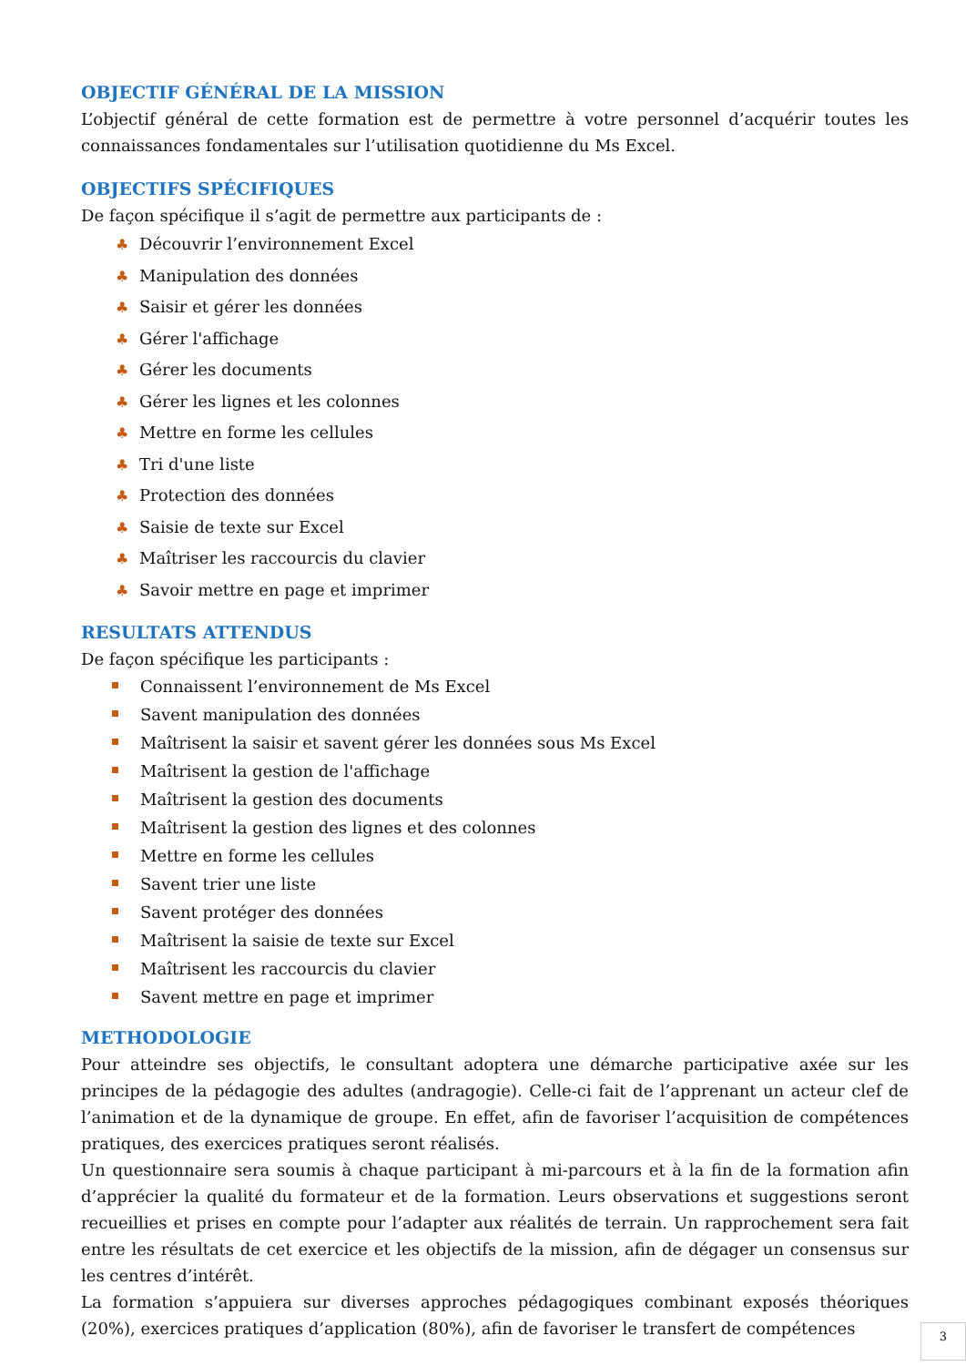OBJECTIF GÉNÉRAL DE LA MISSION
L’objectif général de cette formation est de permettre à votre personnel d’acquérir toutes les connaissances fondamentales sur l’utilisation quotidienne du Ms Excel.
OBJECTIFS SPÉCIFIQUES
De façon spécifique il s’agit de permettre aux participants de :
♣ Découvrir l’environnement Excel
♣ Manipulation des données
♣ Saisir et gérer les données
♣ Gérer l'affichage
♣ Gérer les documents
♣ Gérer les lignes et les colonnes
♣ Mettre en forme les cellules
♣ Tri d'une liste
♣ Protection des données
♣ Saisie de texte sur Excel
♣ Maîtriser les raccourcis du clavier
♣ Savoir mettre en page et imprimer
RESULTATS ATTENDUS
De façon spécifique les participants :
Connaissent l’environnement de Ms Excel
Savent manipulation des données
Maîtrisent la saisir et savent gérer les données sous Ms Excel
Maîtrisent la gestion de l'affichage
Maîtrisent la gestion des documents
Maîtrisent la gestion des lignes et des colonnes
Mettre en forme les cellules
Savent trier une liste
Savent protéger des données
Maîtrisent la saisie de texte sur Excel
Maîtrisent les raccourcis du clavier
Savent mettre en page et imprimer
METHODOLOGIE
Pour atteindre ses objectifs, le consultant adoptera une démarche participative axée sur les principes de la pédagogie des adultes (andragogie). Celle-ci fait de l’apprenant un acteur clef de l’animation et de la dynamique de groupe. En effet, afin de favoriser l’acquisition de compétences pratiques, des exercices pratiques seront réalisés.
Un questionnaire sera soumis à chaque participant à mi-parcours et à la fin de la formation afin d’apprécier la qualité du formateur et de la formation. Leurs observations et suggestions seront recueillies et prises en compte pour l’adapter aux réalités de terrain. Un rapprochement sera fait entre les résultats de cet exercice et les objectifs de la mission, afin de dégager un consensus sur les centres d’intérêt.
La formation s’appuiera sur diverses approches pédagogiques combinant exposés théoriques (20%), exercices pratiques d’application (80%), afin de favoriser le transfert de compétences
3